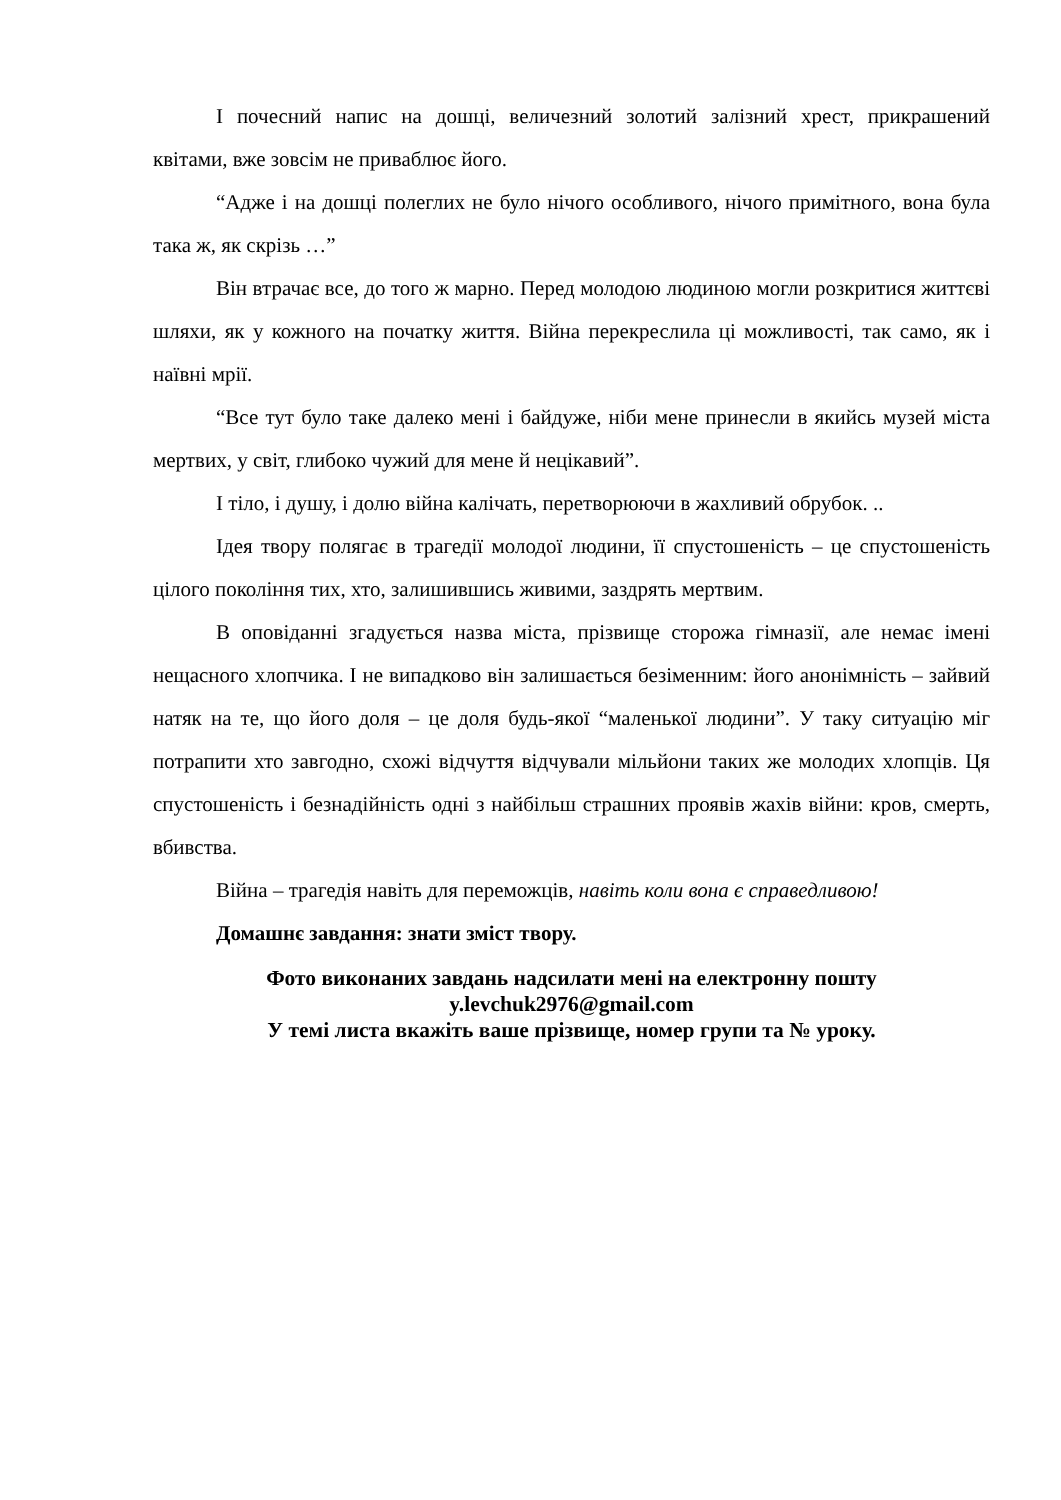І почесний напис на дошці, величезний золотий залізний хрест, прикрашений квітами, вже зовсім не приваблює його.
“Адже і на дошці полеглих не було нічого особливого, нічого примітного, вона була така ж, як скрізь …”
Він втрачає все, до того ж марно. Перед молодою людиною могли розкритися життєві шляхи, як у кожного на початку життя. Війна перекреслила ці можливості, так само, як і наївні мрії.
“Все тут було таке далеко мені і байдуже, ніби мене принесли в якийсь музей міста мертвих, у світ, глибоко чужий для мене й нецікавий”.
І тіло, і душу, і долю війна калічать, перетворюючи в жахливий обрубок. ..
Ідея твору полягає в трагедії молодої людини, її спустошеність – це спустошеність цілого покоління тих, хто, залишившись живими, заздрять мертвим.
В оповіданні згадується назва міста, прізвище сторожа гімназії, але немає імені нещасного хлопчика. І не випадково він залишається безіменним: його анонімність – зайвий натяк на те, що його доля – це доля будь-якої “маленької людини”. У таку ситуацію міг потрапити хто завгодно, схожі відчуття відчували мільйони таких же молодих хлопців. Ця спустошеність і безнадійність одні з найбільш страшних проявів жахів війни: кров, смерть, вбивства.
Війна – трагедія навіть для переможців, навіть коли вона є справедливою!
Домашнє завдання: знати зміст твору.
Фото виконаних завдань надсилати мені на електронну пошту
y.levchuk2976@gmail.com
У темі листа вкажіть ваше прізвище, номер групи та № уроку.